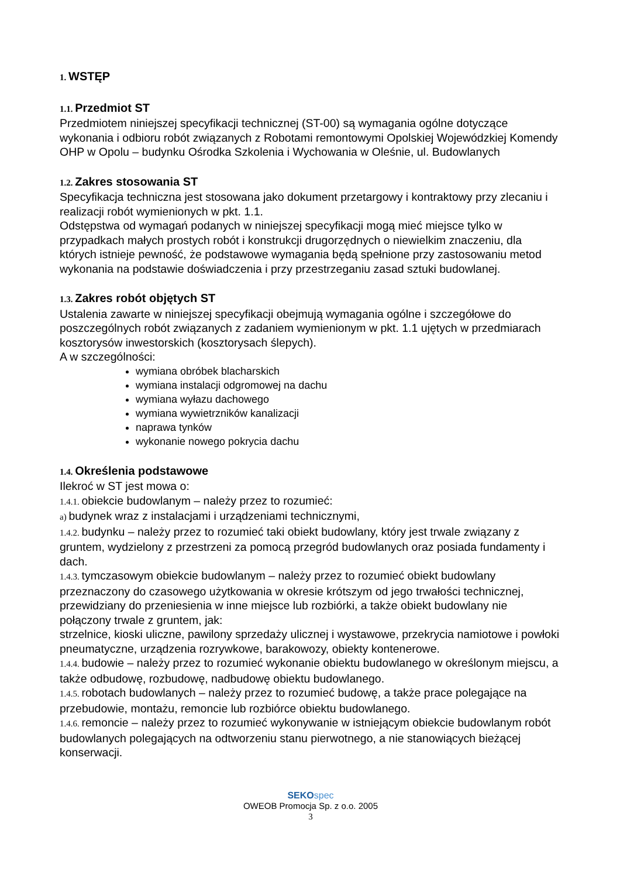1. WSTĘP
1.1. Przedmiot ST
Przedmiotem niniejszej specyfikacji technicznej (ST-00) są wymagania ogólne dotyczące wykonania i odbioru robót związanych z Robotami remontowymi Opolskiej Wojewódzkiej Komendy OHP w Opolu – budynku Ośrodka Szkolenia i Wychowania w Oleśnie, ul. Budowlanych
1.2. Zakres stosowania ST
Specyfikacja techniczna jest stosowana jako dokument przetargowy i kontraktowy przy zlecaniu i realizacji robót wymienionych w pkt. 1.1.
Odstępstwa od wymagań podanych w niniejszej specyfikacji mogą mieć miejsce tylko w przypadkach małych prostych robót i konstrukcji drugorzędnych o niewielkim znaczeniu, dla których istnieje pewność, że podstawowe wymagania będą spełnione przy zastosowaniu metod wykonania na podstawie doświadczenia i przy przestrzeganiu zasad sztuki budowlanej.
1.3. Zakres robót objętych ST
Ustalenia zawarte w niniejszej specyfikacji obejmują wymagania ogólne i szczegółowe do poszczególnych robót związanych z zadaniem wymienionym w pkt. 1.1 ujętych w przedmiarach kosztorysów inwestorskich (kosztorysach ślepych).
A w szczególności:
wymiana obróbek blacharskich
wymiana instalacji odgromowej na dachu
wymiana wyłazu dachowego
wymiana wywietrzników kanalizacji
naprawa tynków
wykonanie nowego pokrycia dachu
1.4. Określenia podstawowe
Ilekroć w ST jest mowa o:
1.4.1. obiekcie budowlanym – należy przez to rozumieć:
a) budynek wraz z instalacjami i urządzeniami technicznymi,
1.4.2. budynku – należy przez to rozumieć taki obiekt budowlany, który jest trwale związany z gruntem, wydzielony z przestrzeni za pomocą przegród budowlanych oraz posiada fundamenty i dach.
1.4.3. tymczasowym obiekcie budowlanym – należy przez to rozumieć obiekt budowlany przeznaczony do czasowego użytkowania w okresie krótszym od jego trwałości technicznej, przewidziany do przeniesienia w inne miejsce lub rozbiórki, a także obiekt budowlany nie połączony trwale z gruntem, jak:
strzelnice, kioski uliczne, pawilony sprzedaży ulicznej i wystawowe, przekrycia namiotowe i powłoki pneumatyczne, urządzenia rozrywkowe, barakowozy, obiekty kontenerowe.
1.4.4. budowie – należy przez to rozumieć wykonanie obiektu budowlanego w określonym miejscu, a także odbudowę, rozbudowę, nadbudowę obiektu budowlanego.
1.4.5. robotach budowlanych – należy przez to rozumieć budowę, a także prace polegające na przebudowie, montażu, remoncie lub rozbiórce obiektu budowlanego.
1.4.6. remoncie – należy przez to rozumieć wykonywanie w istniejącym obiekcie budowlanym robót budowlanych polegających na odtworzeniu stanu pierwotnego, a nie stanowiących bieżącej konserwacji.
SEKO spec
OWEOB Promocja Sp. z o.o. 2005
3